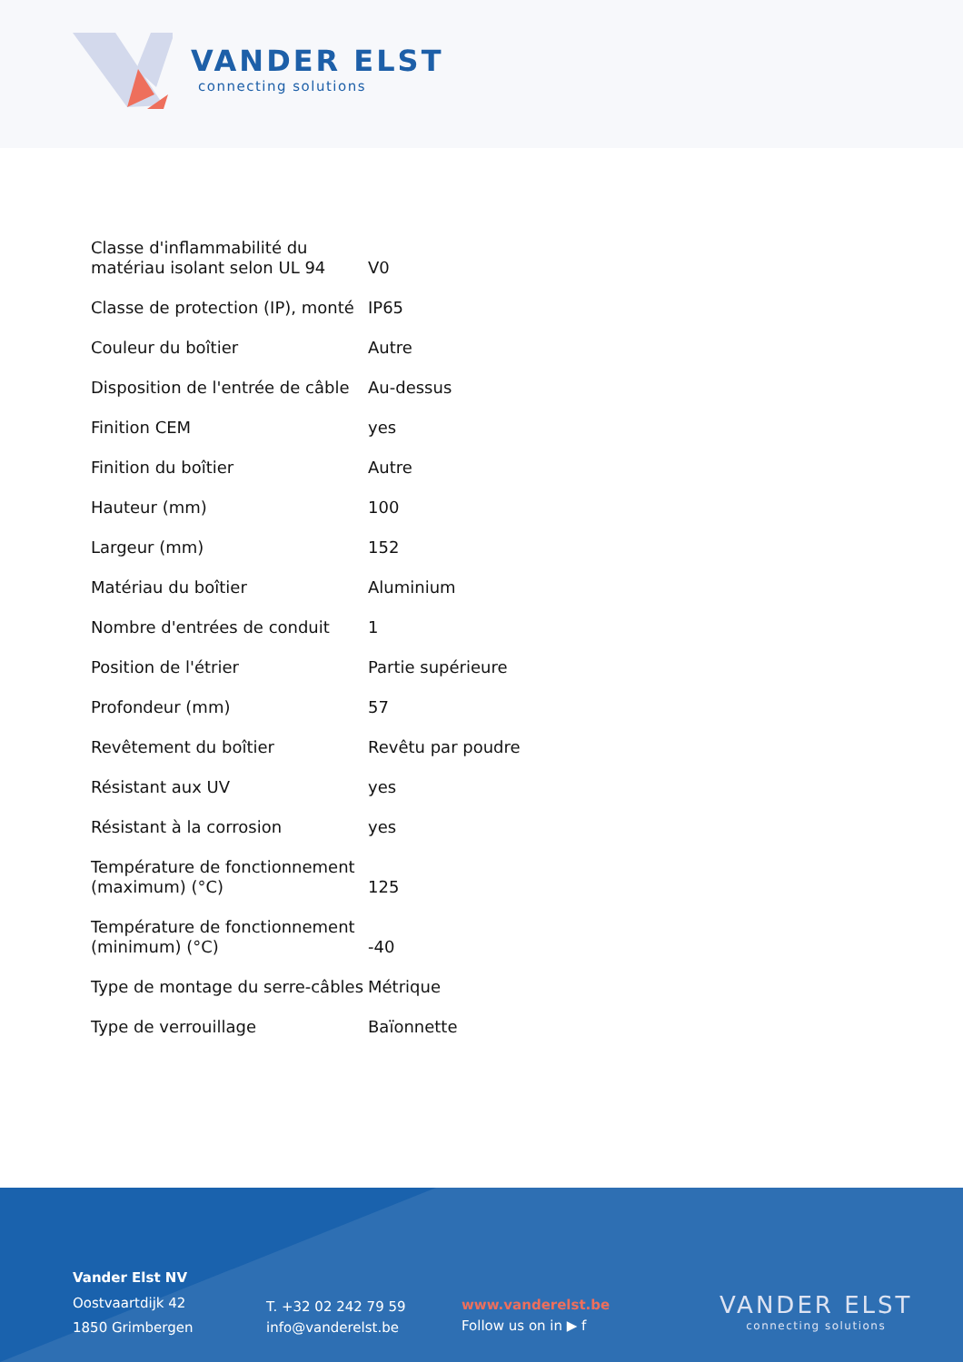VANDER ELST
connecting solutions
| Classe d'inflammabilité du matériau isolant selon UL 94 | V0 |
| Classe de protection (IP), monté | IP65 |
| Couleur du boîtier | Autre |
| Disposition de l'entrée de câble | Au-dessus |
| Finition CEM | yes |
| Finition du boîtier | Autre |
| Hauteur (mm) | 100 |
| Largeur (mm) | 152 |
| Matériau du boîtier | Aluminium |
| Nombre d'entrées de conduit | 1 |
| Position de l'étrier | Partie supérieure |
| Profondeur (mm) | 57 |
| Revêtement du boîtier | Revêtu par poudre |
| Résistant aux UV | yes |
| Résistant à la corrosion | yes |
| Température de fonctionnement (maximum) (°C) | 125 |
| Température de fonctionnement (minimum) (°C) | -40 |
| Type de montage du serre-câbles | Métrique |
| Type de verrouillage | Baïonnette |
Vander Elst NV
Oostvaartdijk 42
1850 Grimbergen
T. +32 02 242 79 59
info@vanderelst.be
www.vanderelst.be
Follow us on in ▶ f
VANDER ELST
connecting solutions